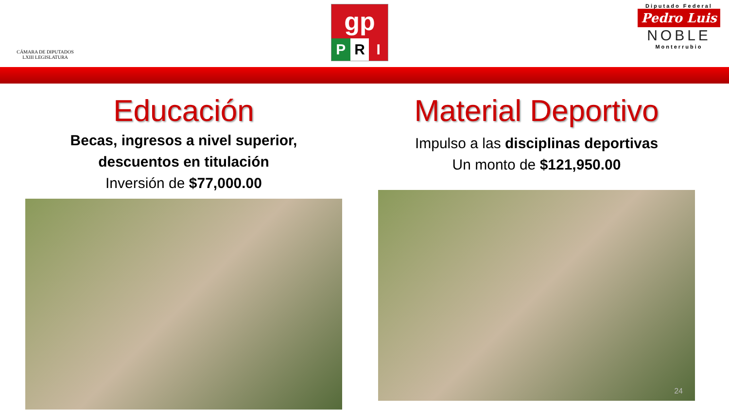CÁMARA DE DIPUTADOS
LXIII LEGISLATURA
gp
P R I
Diputado Federal
Pedro Luis
NOBLE
Monterrubio
Educación
Becas, ingresos a nivel superior,
descuentos en titulación
Inversión de $77,000.00
Material Deportivo
Impulso a las disciplinas deportivas
Un monto de $121,950.00
24